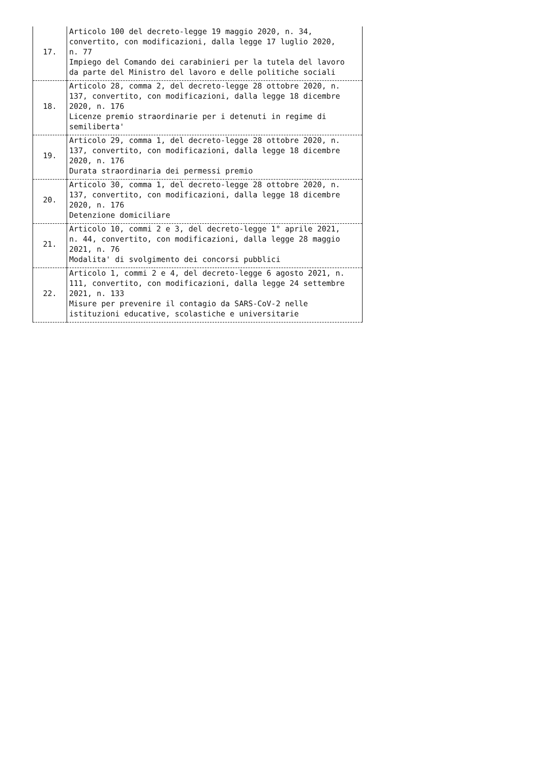| 17. | Articolo 100 del decreto-legge 19 maggio 2020, n. 34, convertito, con modificazioni, dalla legge 17 luglio 2020, n. 77 Impiego del Comando dei carabinieri per la tutela del lavoro da parte del Ministro del lavoro e delle politiche sociali |
| 18. | Articolo 28, comma 2, del decreto-legge 28 ottobre 2020, n. 137, convertito, con modificazioni, dalla legge 18 dicembre 2020, n. 176 Licenze premio straordinarie per i detenuti in regime di semiliberta' |
| 19. | Articolo 29, comma 1, del decreto-legge 28 ottobre 2020, n. 137, convertito, con modificazioni, dalla legge 18 dicembre 2020, n. 176 Durata straordinaria dei permessi premio |
| 20. | Articolo 30, comma 1, del decreto-legge 28 ottobre 2020, n. 137, convertito, con modificazioni, dalla legge 18 dicembre 2020, n. 176 Detenzione domiciliare |
| 21. | Articolo 10, commi 2 e 3, del decreto-legge 1° aprile 2021, n. 44, convertito, con modificazioni, dalla legge 28 maggio 2021, n. 76 Modalita' di svolgimento dei concorsi pubblici |
| 22. | Articolo 1, commi 2 e 4, del decreto-legge 6 agosto 2021, n. 111, convertito, con modificazioni, dalla legge 24 settembre 2021, n. 133 Misure per prevenire il contagio da SARS-CoV-2 nelle istituzioni educative, scolastiche e universitarie |